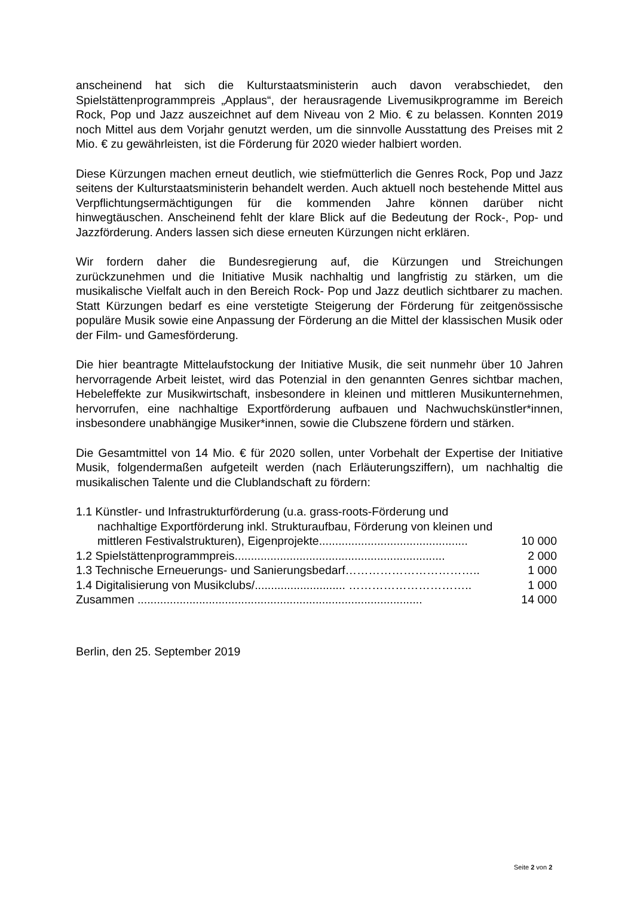anscheinend hat sich die Kulturstaatsministerin auch davon verabschiedet, den Spielstättenprogrammpreis „Applaus“, der herausragende Livemusikprogramme im Bereich Rock, Pop und Jazz auszeichnet auf dem Niveau von 2 Mio. € zu belassen. Konnten 2019 noch Mittel aus dem Vorjahr genutzt werden, um die sinnvolle Ausstattung des Preises mit 2 Mio. € zu gewährleisten, ist die Förderung für 2020 wieder halbiert worden.
Diese Kürzungen machen erneut deutlich, wie stiefmütterlich die Genres Rock, Pop und Jazz seitens der Kulturstaatsministerin behandelt werden. Auch aktuell noch bestehende Mittel aus Verpflichtungsermächtigungen für die kommenden Jahre können darüber nicht hinwegtäuschen. Anscheinend fehlt der klare Blick auf die Bedeutung der Rock-, Pop- und Jazzförderung. Anders lassen sich diese erneuten Kürzungen nicht erklären.
Wir fordern daher die Bundesregierung auf, die Kürzungen und Streichungen zurückzunehmen und die Initiative Musik nachhaltig und langfristig zu stärken, um die musikalische Vielfalt auch in den Bereich Rock- Pop und Jazz deutlich sichtbarer zu machen. Statt Kürzungen bedarf es eine verstetigte Steigerung der Förderung für zeitgenössische populäre Musik sowie eine Anpassung der Förderung an die Mittel der klassischen Musik oder der Film- und Gamesförderung.
Die hier beantragte Mittelaufstockung der Initiative Musik, die seit nunmehr über 10 Jahren hervorragende Arbeit leistet, wird das Potenzial in den genannten Genres sichtbar machen, Hebeleffekte zur Musikwirtschaft, insbesondere in kleinen und mittleren Musikunternehmen, hervorrufen, eine nachhaltige Exportförderung aufbauen und Nachwuchskünstler*innen, insbesondere unabhängige Musiker*innen, sowie die Clubszene fördern und stärken.
Die Gesamtmittel von 14 Mio. € für 2020 sollen, unter Vorbehalt der Expertise der Initiative Musik, folgendermaßen aufgeteilt werden (nach Erläuterungsziffern), um nachhaltig die musikalischen Talente und die Clublandschaft zu fördern:
1.1 Künstler- und Infrastrukturförderung (u.a. grass-roots-Förderung und
nachhaltige Exportförderung inkl. Strukturaufbau, Förderung von kleinen und
mittleren Festivalstrukturen), Eigenprojekte.............................................. 10 000
1.2 Spielstättenprogrammpreis................................................................. 2 000
1.3 Technische Erneuerungs- und Sanierungsbedarf…………………………….. 1 000
1.4 Digitalisierung von Musikclubs/............................ ………………………….. 1 000
Zusammen ........................................................................................ 14 000
Berlin, den 25. September 2019
Seite 2 von 2